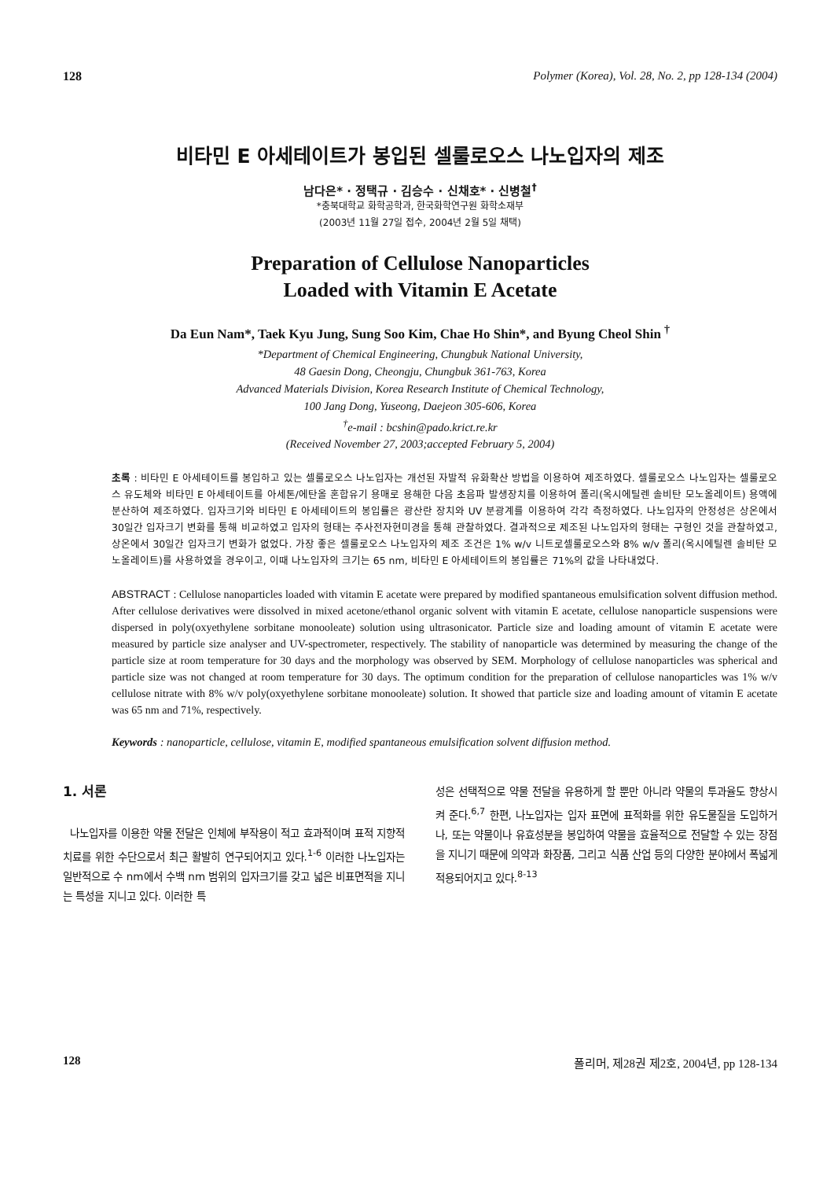128 Polymer (Korea), Vol. 28, No. 2, pp 128-134 (2004)
비타민 E 아세테이트가 봉입된 셀룰로오스 나노입자의 제조
남다은* · 정택규 · 김승수 · 신채호* · 신병철<sup>†</sup>
*충북대학교 화학공학과, 한국화학연구원 화학소재부
(2003년 11월 27일 접수, 2004년 2월 5일 채택)
Preparation of Cellulose Nanoparticles
Loaded with Vitamin E Acetate
Da Eun Nam*, Taek Kyu Jung, Sung Soo Kim, Chae Ho Shin*, and Byung Cheol Shin <sup>†</sup>
*Department of Chemical Engineering, Chungbuk National University,
48 Gaesin Dong, Cheongju, Chungbuk 361-763, Korea
Advanced Materials Division, Korea Research Institute of Chemical Technology,
100 Jang Dong, Yuseong, Daejeon 305-606, Korea
<sup>†</sup> e-mail : bcshin@pado.krict.re.kr
(Received November 27, 2003;accepted February 5, 2004)
초록 : 비타민 E 아세테이트를 봉입하고 있는 셀룰로오스 나노입자는 개선된 자발적 유화확산 방법을 이용하여 제조하였다. 셀룰로오스 나노입자는 셀룰로오스 유도체와 비타민 E 아세테이트를 아세톤/에탄올 혼합유기 용매로 용해한 다음 초음파 발생장치를 이용하여 폴리(옥시에틸렌 솔비탄 모노올레이트) 용액에 분산하여 제조하였다. 입자크기와 비타민 E 아세테이트의 봉입률은 광산란 장치와 UV 분광계를 이용하여 각각 측정하였다. 나노입자의 안정성은 상온에서 30일간 입자크기 변화를 통해 비교하였고 입자의 형태는 주사전자현미경을 통해 관찰하였다. 결과적으로 제조된 나노입자의 형태는 구형인 것을 관찰하였고, 상온에서 30일간 입자크기 변화가 없었다. 가장 좋은 셀룰로오스 나노입자의 제조 조건은 1% w/v 니트로셀룰로오스와 8% w/v 폴리(옥시에틸렌 솔비탄 모노올레이트)를 사용하였을 경우이고, 이때 나노입자의 크기는 65 nm, 비타민 E 아세테이트의 봉입률은 71%의 값을 나타내었다.
ABSTRACT : Cellulose nanoparticles loaded with vitamin E acetate were prepared by modified spantaneous emulsification solvent diffusion method. After cellulose derivatives were dissolved in mixed acetone/ethanol organic solvent with vitamin E acetate, cellulose nanoparticle suspensions were dispersed in poly(oxyethylene sorbitane monooleate) solution using ultrasonicator. Particle size and loading amount of vitamin E acetate were measured by particle size analyser and UV-spectrometer, respectively. The stability of nanoparticle was determined by measuring the change of the particle size at room temperature for 30 days and the morphology was observed by SEM. Morphology of cellulose nanoparticles was spherical and particle size was not changed at room temperature for 30 days. The optimum condition for the preparation of cellulose nanoparticles was 1% w/v cellulose nitrate with 8% w/v poly(oxyethylene sorbitane monooleate) solution. It showed that particle size and loading amount of vitamin E acetate was 65 nm and 71%, respectively.
Keywords : nanoparticle, cellulose, vitamin E, modified spantaneous emulsification solvent diffusion method.
1. 서론
나노입자를 이용한 약물 전달은 인체에 부작용이 적고 효과적이며 표적 지향적 치료를 위한 수단으로서 최근 활발히 연구되어지고 있다.<sup>1-6</sup> 이러한 나노입자는 일반적으로 수 nm에서 수백 nm 범위의 입자크기를 갖고 넓은 비표면적을 지니는 특성을 지니고 있다. 이러한 특
성은 선택적으로 약물 전달을 유용하게 할 뿐만 아니라 약물의 투과율도 향상시켜 준다.<sup>6,7</sup> 한편, 나노입자는 입자 표면에 표적화를 위한 유도물질을 도입하거나, 또는 약물이나 유효성분을 봉입하여 약물을 효율적으로 전달할 수 있는 장점을 지니기 때문에 의약과 화장품, 그리고 식품 산업 등의 다양한 분야에서 폭넓게 적용되어지고 있다.<sup>8-13</sup>
128 폴리머, 제28권 제2호, 2004년, pp 128-134